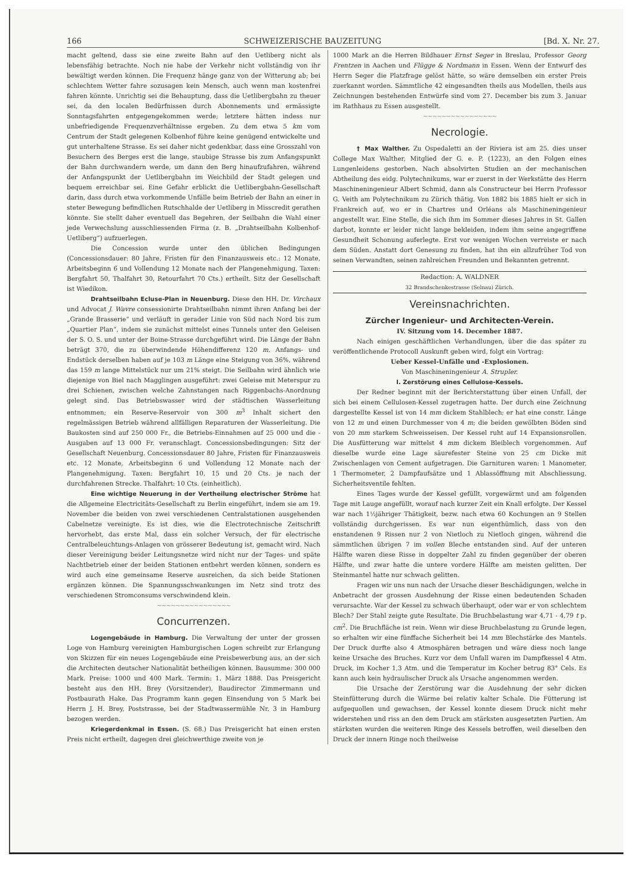166 SCHWEIZERISCHE BAUZEITUNG [Bd. X. Nr. 27.
macht geltend, dass sie eine zweite Bahn auf den Uetliberg nicht als lebensfähig betrachte. Noch nie habe der Verkehr nicht vollständig von ihr bewältigt werden können. Die Frequenz hänge ganz von der Witterung ab; bei schlechtem Wetter fahre sozusagen kein Mensch, auch wenn man kostenfrei fahren könnte. Unrichtig sei die Behauptung, dass die Uetlibergbahn zu theuer sei, da den localen Bedürfnissen durch Abonnements und ermässigte Sonntagsfahrten entgegengekommen werde; letztere hätten indess nur unbefriedigende Frequenzverhältnisse ergeben. Zu dem etwa 5 km vom Centrum der Stadt gelegenen Kolbenhof führe keine genügend entwickelte und gut unterhaltene Strasse. Es sei daher nicht gedenkbar, dass eine Grosszahl von Besuchern des Berges erst die lange, staubige Strasse bis zum Anfangspunkt der Bahn durchwandern werde, um dann den Berg hinaufzufahren, während der Anfangspunkt der Uetlibergbahn im Weichbild der Stadt gelegen und bequem erreichbar sei. Eine Gefahr erblickt die Uetlibergbahn-Gesellschaft darin, dass durch etwa vorkommende Unfälle beim Betrieb der Bahn an einer in steter Bewegung befindlichen Rutschhalde der Uetliberg in Misscredit gerathen könnte. Sie stellt daher eventuell das Begehren, der Seilbahn die Wahl einer jede Verwechslung ausschliessenden Firma (z. B. „Drahtseilbahn Kolbenhof-Uetliberg“) aufzuerlegen.
Die Concession wurde unter den üblichen Bedingungen (Concessionsdauer: 80 Jahre, Fristen für den Finanzausweis etc.: 12 Monate, Arbeitsbeginn 6 und Vollendung 12 Monate nach der Plangenehmigung, Taxen: Bergfahrt 50, Thalfahrt 30, Retourfahrt 70 Cts.) ertheilt. Sitz der Gesellschaft ist Wiedikon.
Drahtseilbahn Ecluse-Plan in Neuenburg. Diese den HH. Dr. Virchaux und Advocat J. Wavre consessionirte Drahtseilbahn nimmt ihren Anfang bei der „Grande Brasserie“ und verläuft in gerader Linie von Süd nach Nord bis zum „Quartier Plan“, indem sie zunächst mittelst eines Tunnels unter den Geleisen der S. O. S. und unter der Boine-Strasse durchgeführt wird. Die Länge der Bahn beträgt 370, die zu überwindende Höhendifferenz 120 m. Anfangs- und Endstück derselben haben auf je 103 m Länge eine Steigung von 36%, während das 159 m lange Mittelstück nur um 21% steigt. Die Seilbahn wird ähnlich wie diejenige von Biel nach Magglingen ausgeführt: zwei Geleise mit Meterspur zu drei Schienen, zwischen welche Zahnstangen nach Riggenbachs-Anordnung gelegt sind. Das Betriebswasser wird der städtischen Wasserleitung entnommen; ein Reserve-Reservoir von 300 m<sup>3</sup> Inhalt sichert den regelmässigen Betrieb während allfälligen Reparaturen der Wasserleitung. Die Baukosten sind auf 250 000 Fr., die Betriebs-Einnahmen auf 25 000 und die -Ausgaben auf 13 000 Fr. veranschlagt. Concessionsbedingungen: Sitz der Gesellschaft Neuenburg. Concessionsdauer 80 Jahre, Fristen für Finanzausweis etc. 12 Monate, Arbeitsbeginn 6 und Vollendung 12 Monate nach der Plangenehmigung. Taxen: Bergfahrt 10, 15 und 20 Cts. je nach der durchfahrenen Strecke. Thalfahrt: 10 Cts. (einheitlich).
Eine wichtige Neuerung in der Vertheilung electrischer Ströme hat die Allgemeine Electricitäts-Gesellschaft zu Berlin eingeführt, indem sie am 19. November die beiden von zwei verschiedenen Centralstationen ausgehenden Cabelnetze vereinigte. Es ist dies, wie die Electrotechnische Zeitschrift hervorhebt, das erste Mal, dass ein solcher Versuch, der für electrische Centralbeleuchtungs-Anlagen von grösserer Bedeutung ist, gemacht wird. Nach dieser Vereinigung beider Leitungsnetze wird nicht nur der Tages- und späte Nachtbetrieb einer der beiden Stationen entbehrt werden können, sondern es wird auch eine gemeinsame Reserve ausreichen, da sich beide Stationen ergänzen können. Die Spannungsschwankungen im Netz sind trotz des verschiedenen Stromconsums verschwindend klein.
~~~~~~~~~~~~~~~~
Concurrenzen.
Logengebäude in Hamburg. Die Verwaltung der unter der grossen Loge von Hamburg vereinigten Hamburgischen Logen schreibt zur Erlangung von Skizzen für ein neues Logengebäude eine Preisbewerbung aus, an der sich die Architecten deutscher Nationalität betheiligen können. Bausumme: 300 000 Mark. Preise: 1000 und 400 Mark. Termin: 1. März 1888. Das Preisgericht besteht aus den HH. Brey (Vorsitzender), Baudirector Zimmermann und Postbaurath Hake. Das Programm kann gegen Einsendung von 5 Mark bei Herrn J. H. Brey, Poststrasse, bei der Stadtwassermühle Nr. 3 in Hamburg bezogen werden.
Kriegerdenkmal in Essen. (S. 68.) Das Preisgericht hat einen ersten Preis nicht ertheilt, dagegen drei gleichwerthige zweite von je
1000 Mark an die Herren Bildhauer Ernst Seger in Breslau, Professor Georg Frentzen in Aachen und Flügge & Nordmann in Essen. Wenn der Entwurf des Herrn Seger die Platzfrage gelöst hätte, so wäre demselben ein erster Preis zuerkannt worden. Sämmtliche 42 eingesandten theils aus Modellen, theils aus Zeichnungen bestehenden Entwürfe sind vom 27. December bis zum 3. Januar im Rathhaus zu Essen ausgestellt.
~~~~~~~~~~~~~~~~
Necrologie.
† Max Walther. Zu Ospedaletti an der Riviera ist am 25. dies unser College Max Walther, Mitglied der G. e. P. (1223), an den Folgen eines Lungenleidens gestorben. Nach absolvirten Studien an der mechanischen Abtheilung des eidg. Polytechnikums, war er zuerst in der Werkstätte des Herrn Maschineningenieur Albert Schmid, dann als Constructeur bei Herrn Professor G. Veith am Polytechnikum zu Zürich thätig. Von 1882 bis 1885 hielt er sich in Frankreich auf, wo er in Chartres und Orléans als Maschineningenieur angestellt war. Eine Stelle, die sich ihm im Sommer dieses Jahres in St. Gallen darbot, konnte er leider nicht lange bekleiden, indem ihm seine angegriffene Gesundheit Schonung auferlegte. Erst vor wenigen Wochen verreiste er nach dem Süden. Anstatt dort Genesung zu finden, hat ihn ein allzufrüher Tod von seinen Verwandten, seinen zahlreichen Freunden und Bekannten getrennt.
Redaction: A. WALDNER
32 Brandschenkestrasse (Selnau) Zürich.
Vereinsnachrichten.
Zürcher Ingenieur- und Architecten-Verein.
IV. Sitzung vom 14. December 1887.
Nach einigen geschäftlichen Verhandlungen, über die das später zu veröffentlichende Protocoll Auskunft geben wird, folgt ein Vortrag:
Ueber Kessel-Unfälle und -Explosionen.
Von Maschineningenieur A. Strupler.
I. Zerstörung eines Cellulose-Kessels.
Der Redner beginnt mit der Berichterstattung über einen Unfall, der sich bei einem Cellulosen-Kessel zugetragen hatte. Der durch eine Zeichnung dargestellte Kessel ist von 14 mm dickem Stahlblech; er hat eine constr. Länge von 12 m und einen Durchmesser von 4 m; die beiden gewölbten Böden sind von 20 mm starkem Schweisseisen. Der Kessel ruht auf 14 Expansionsrollen. Die Ausfütterung war mittelst 4 mm dickem Bleiblech vorgenommen. Auf dieselbe wurde eine Lage säurefester Steine von 25 cm Dicke mit Zwischenlagen von Cement aufgetragen. Die Garnituren waren: 1 Manometer, 1 Thermometer, 2 Dampfaufsätze und 1 Ablassöffnung mit Abschliessung. Sicherheitsventile fehlten.
Eines Tages wurde der Kessel gefüllt, vorgewärmt und am folgenden Tage mit Lauge angefüllt, worauf nach kurzer Zeit ein Knall erfolgte. Der Kessel war nach 1½jähriger Thätigkeit, bezw. nach etwa 60 Kochungen an 9 Stellen vollständig durchgerissen. Es war nun eigenthümlich, dass von den enstandenen 9 Rissen nur 2 von Nietloch zu Nietloch gingen, während die sämmtlichen übrigen 7 im vollen Bleche entstanden sind. Auf der unteren Hälfte waren diese Risse in doppelter Zahl zu finden gegenüber der oberen Hälfte, und zwar hatte die untere vordere Hälfte am meisten gelitten. Der Steinmantel hatte nur schwach gelitten.
Fragen wir uns nun nach der Ursache dieser Beschädigungen, welche in Anbetracht der grossen Ausdehnung der Risse einen bedeutenden Schaden verursachte. War der Kessel zu schwach überhaupt, oder war er von schlechtem Blech? Der Stahl zeigte gute Resultate. Die Bruchbelastung war 4,71 - 4,79 t p. cm<sup>2</sup>. Die Bruchfläche ist rein. Wenn wir diese Bruchbelastung zu Grunde legen, so erhalten wir eine fünffache Sicherheit bei 14 mm Blechstärke des Mantels. Der Druck durfte also 4 Atmosphären betragen und wäre diess noch lange keine Ursache des Bruches. Kurz vor dem Unfall waren im Dampfkessel 4 Atm. Druck, im Kocher 1,3 Atm. und die Temperatur im Kocher betrug 83° Cels. Es kann auch kein hydraulischer Druck als Ursache angenommen werden.
Die Ursache der Zerstörung war die Ausdehnung der sehr dicken Steinfütterung durch die Wärme bei relativ kalter Schale. Die Fütterung ist aufgequollen und gewachsen, der Kessel konnte diesem Druck nicht mehr widerstehen und riss an den dem Druck am stärksten ausgesetzten Partien. Am stärksten wurden die weiteren Ringe des Kessels betroffen, weil dieselben den Druck der innern Ringe noch theilweise